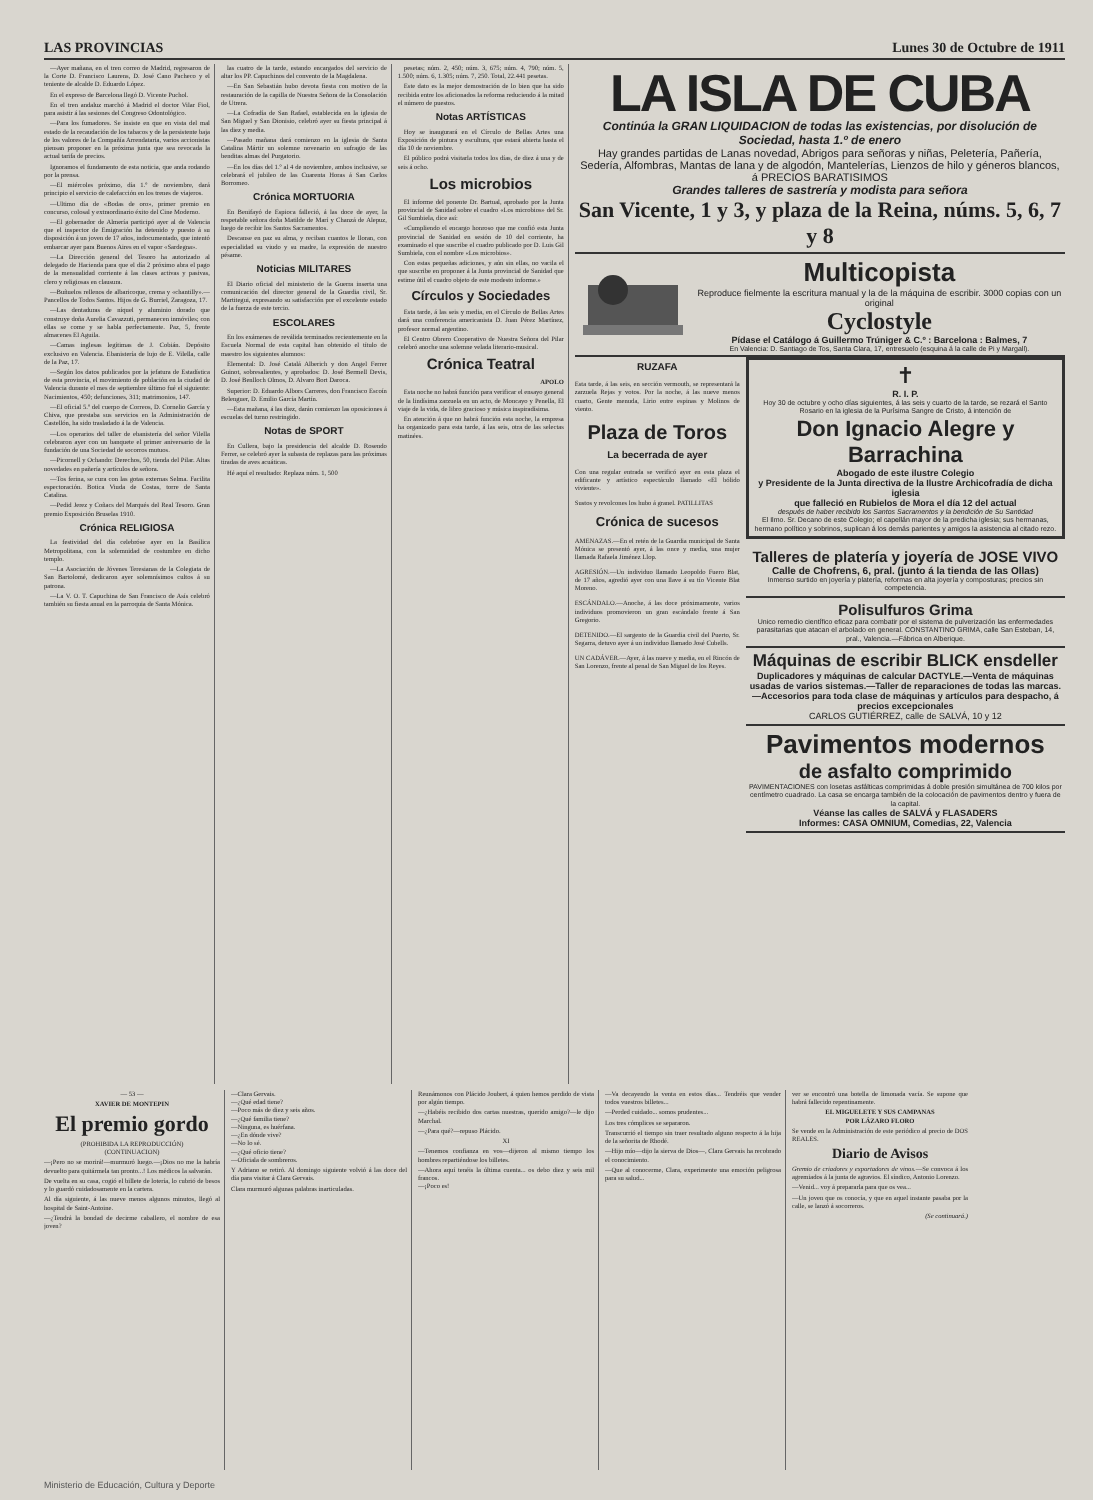LAS PROVINCIAS Lunes 30 de Octubre de 1911
—Ayer mañana, en el tren correo de Madrid, regresaron de la Corte D. Francisco Laurens, D. José Cano Pacheco y el teniente de alcalde D. Eduardo López.
En el expreso de Barcelona llegó D. Vicente Puchol.
En el tren andaluz marchó á Madrid el doctor Vilar Fiol, para asistir á las sesiones del Congreso Odontológico.
—Para los fumadores. Se insiste en que en vista del mal estado de la recaudación de los tabacos y de la persistente baja de los valores de la Compañía Arrendataria, varios accionistas piensan proponer en la próxima junta que sea revocada la actual tarifa de precios.
Ignoramos el fundamento de esta noticia, que anda rodando por la prensa.
—El miércoles próximo, día 1.º de noviembre, dará principio el servicio de calefacción en los trenes de viajeros.
—Ultimo día de «Bodas de oro», primer premio en concurso, colosal y extraordinario éxito del Cine Moderno.
—El gobernador de Almería participó ayer al de Valencia que el inspector de Emigración ha detenido y puesto á su disposición á un joven de 17 años, indocumentado, que intentó embarcar ayer para Buenos Aires en el vapor «Sardegna».
—La Dirección general del Tesoro ha autorizado al delegado de Hacienda para que el día 2 próximo abra el pago de la mensualidad corriente á las clases activas y pasivas, clero y religiosas en clausura.
—Buñuelos rellenos de albaricoque, crema y «chantilly».—Pancellos de Todos Santos. Hijos de G. Burriel, Zaragoza, 17.
—Las dentaduras de níquel y aluminio dorado que construye doña Aurelia Cavazzuti, permanecen inmóviles; con ellas se come y se habla perfectamente. Paz, 5, frente almacenes El Aguila.
—Camas inglesas legítimas de J. Cobián. Depósito exclusivo en Valencia. Ebanistería de lujo de E. Vilella, calle de la Paz, 17.
—Según los datos publicados por la jefatura de Estadística de esta provincia, el movimiento de población en la ciudad de Valencia durante el mes de septiembre último fué el siguiente: Nacimientos, 450; defunciones, 311; matrimonios, 147.
—El oficial 5.º del cuerpo de Correos, D. Cornelio García y Chiva, que prestaba sus servicios en la Administración de Castellón, ha sido trasladado á la de Valencia.
—Los operarios del taller de ebanistería del señor Vilella celebraron ayer con un banquete el primer aniversario de la fundación de una Sociedad de socorros mutuos.
—Picornell y Ochando: Derechos, 50, tienda del Pilar. Altas novedades en pañería y artículos de señora.
—Tos ferina, se cura con las gotas externas Selma. Facilita espectoración. Botica Viuda de Costas, torre de Santa Catalina.
—Pedid Jerez y Coñacs del Marqués del Real Tesoro. Gran premio Exposición Bruselas 1910.
Crónica RELIGIOSA
La festividad del día celebróse ayer en la Basílica Metropolitana, con la solemnidad de costumbre en dicho templo.
—La Asociación de Jóvenes Teresianas de la Colegiata de San Bartolomé, dedicaron ayer solemnísimos cultos á su patrona.
—La V. O. T. Capuchina de San Francisco de Asís celebró también su fiesta anual en la parroquia de Santa Mónica.
las cuatro de la tarde, estando encargados del servicio de altar los PP. Capuchinos del convento de la Magdalena.
—En San Sebastián hubo devota fiesta con motivo de la restauración de la capilla de Nuestra Señora de la Consolación de Utrera.
—La Cofradía de San Rafael, establecida en la iglesia de San Miguel y San Dionisio, celebró ayer su fiesta principal á las diez y media.
—Pasado mañana dará comienzo en la iglesia de Santa Catalina Mártir un solemne novenario en sufragio de las benditas almas del Purgatorio.
—En los días del 1.º al 4 de noviembre, ambos inclusive, se celebrará el jubileo de las Cuarenta Horas á San Carlos Borromeo.
Crónica MORTUORIA
En Benifayó de Espioca falleció, á las doce de ayer, la respetable señora doña Matilde de Marí y Chanzá de Alepuz, luego de recibir los Santos Sacramentos.
Descanse en paz su alma, y reciban cuantos le lloran, con especialidad su viudo y su madre, la expresión de nuestro pésame.
Noticias MILITARES
El Diario oficial del ministerio de la Guerra inserta una comunicación del director general de la Guardia civil, Sr. Martitegui, expresando su satisfacción por el excelente estado de la fuerza de este tercio.
ESCOLARES
En los exámenes de reválida terminados recientemente en la Escuela Normal de esta capital han obtenido el título de maestro los siguientes alumnos:
Elemental: D. José Catalá Alberich y don Angel Ferrer Guinot, sobresalientes, y aprobados: D. José Bermell Devis, D. José Benlloch Olmos, D. Alvaro Bort Daroca.
Superior: D. Eduardo Albors Carreres, don Francisco Escoín Belenguer, D. Emilio García Martín.
—Esta mañana, á las diez, darán comienzo las oposiciones á escuelas del turno restringido.
Notas de SPORT
En Cullera, bajo la presidencia del alcalde D. Rosendo Ferrer, se celebró ayer la subasta de replazas para las próximas tiradas de aves acuáticas.
Hé aquí el resultado: Replaza núm. 1, 500
pesetas; núm. 2, 450; núm. 3, 675; núm. 4, 790; núm. 5, 1.500; núm. 6, 1.305; núm. 7, 250. Total, 22.441 pesetas.
Este dato es la mejor demostración de lo bien que ha sido recibida entre los aficionados la reforma reduciendo á la mitad el número de puestos.
Notas ARTÍSTICAS
Hoy se inaugurará en el Círculo de Bellas Artes una Exposición de pintura y escultura, que estará abierta hasta el día 10 de noviembre.
El público podrá visitarla todos los días, de diez á una y de seis á ocho.
Los microbios
El informe del ponente Dr. Bartual, aprobado por la Junta provincial de Sanidad sobre el cuadro «Los microbios» del Sr. Gil Sumbiela, dice así:
«Cumpliendo el encargo honroso que me confió esta Junta provincial de Sanidad en sesión de 10 del corriente, ha examinado el que suscribe el cuadro publicado por D. Luis Gil Sumbiela, con el nombre «Los microbios».
Con estas pequeñas adiciones, y aún sin ellas, no vacila el que suscribe en proponer á la Junta provincial de Sanidad que estime útil el cuadro objeto de este modesto informe.»
Círculos y Sociedades
Esta tarde, á las seis y media, en el Círculo de Bellas Artes dará una conferencia americanista D. Juan Pérez Martínez, profesor normal argentino.
El Centro Obrero Cooperativo de Nuestra Señora del Pilar celebró anoche una solemne velada literario-musical.
Crónica Teatral
APOLO
Esta noche no habrá función para verificar el ensayo general de la lindísima zarzuela en un acto, de Moncayo y Penella, El viaje de la vida, de libro gracioso y música inspiradísima.
En atención á que no habrá función esta noche, la empresa ha organizado para esta tarde, á las seis, otra de las selectas matinées.
LA ISLA DE CUBA
Continúa la GRAN LIQUIDACION de todas las existencias, por disolución de Sociedad, hasta 1.º de enero
Hay grandes partidas de Lanas novedad, Abrigos para señoras y niñas, Peletería, Pañería, Sedería, Alfombras, Mantas de lana y de algodón, Mantelerías, Lienzos de hilo y géneros blancos, á PRECIOS BARATISIMOS
Grandes talleres de sastrería y modista para señora
San Vicente, 1 y 3, y plaza de la Reina, núms. 5, 6, 7 y 8
Multicopista
Reproduce fielmente la escritura manual y la de la máquina de escribir. 3000 copias con un original
Cyclostyle
Pídase el Catálogo á Guillermo Trúniger & C.º : Barcelona : Balmes, 7
En Valencia: D. Santiago de Tos, Santa Clara, 17, entresuelo (esquina á la calle de Pi y Margall).
RUZAFA
Esta tarde, á las seis, en sección vermouth, se representará la zarzuela Rejas y votos. Por la noche, á las nueve menos cuarto, Gente menuda, Lirio entre espinas y Molinos de viento.
Plaza de Toros
La becerrada de ayer
Con una regular entrada se verificó ayer en esta plaza el edificante y artístico espectáculo llamado «El bólido viviente».
Sustos y revolcones los hubo á granel. PATILLITAS
Crónica de sucesos
AMENAZAS.—En el retén de la Guardia municipal de Santa Mónica se presentó ayer, á las once y media, una mujer llamada Rafaela Jiménez Llop.
AGRESIÓN.—Un individuo llamado Leopoldo Fuero Blat, de 17 años, agredió ayer con una llave á su tío Vicente Blat Moreno.
ESCÁNDALO.—Anoche, á las doce próximamente, varios individuos promovieron un gran escándalo frente á San Gregorio.
DETENIDO.—El sargento de la Guardia civil del Puerto, Sr. Segarra, detuvo ayer á un individuo llamado José Cubells.
UN CADÁVER.—Ayer, á las nueve y media, en el Rincón de San Lorenzo, frente al penal de San Miguel de los Reyes.
✝
R. I. P.
Hoy 30 de octubre y ocho días siguientes, á las seis y cuarto de la tarde, se rezará el Santo Rosario en la iglesia de la Purísima Sangre de Cristo, á intención de
Don Ignacio Alegre y Barrachina
Abogado de este ilustre Colegio
y Presidente de la Junta directiva de la Ilustre Archicofradía de dicha iglesia
que falleció en Rubielos de Mora el día 12 del actual
después de haber recibido los Santos Sacramentos y la bendición de Su Santidad
El Ilmo. Sr. Decano de este Colegio; el capellán mayor de la predicha iglesia; sus hermanas, hermano político y sobrinos, suplican á los demás parientes y amigos la asistencia al citado rezo.
Talleres de platería y joyería de JOSE VIVO
Calle de Chofrens, 6, pral. (junto á la tienda de las Ollas)
Inmenso surtido en joyería y platería, reformas en alta joyería y composturas; precios sin competencia.
Polisulfuros Grima
Unico remedio científico eficaz para combatir por el sistema de pulverización las enfermedades parasitarias que atacan el arbolado en general. CONSTANTINO GRIMA, calle San Esteban, 14, pral., Valencia.—Fábrica en Alberique.
Máquinas de escribir BLICK ensdeller
Duplicadores y máquinas de calcular DACTYLE.—Venta de máquinas usadas de varios sistemas.—Taller de reparaciones de todas las marcas.—Accesorios para toda clase de máquinas y artículos para despacho, á precios excepcionales
CARLOS GUTIÉRREZ, calle de SALVÁ, 10 y 12
Pavimentos modernos
de asfalto comprimido
PAVIMENTACIONES con losetas asfálticas comprimidas á doble presión simultánea de 700 kilos por centímetro cuadrado. La casa se encarga también de la colocación de pavimentos dentro y fuera de la capital.
Véanse las calles de SALVÁ y FLASADERS
Informes: CASA OMNIUM, Comedias, 22, Valencia
— 53 —
XAVIER DE MONTEPIN
El premio gordo
(PROHIBIDA LA REPRODUCCIÓN)
(CONTINUACION)
—¡Pero no se morirá!—murmuró luego.—¡Dios no me la habría devuelto para quitármela tan pronto...! Los médicos la salvarán.
De vuelta en su casa, cogió el billete de lotería, lo cubrió de besos y lo guardó cuidadosamente en la cartera.
Al día siguiente, á las nueve menos algunos minutos, llegó al hospital de Saint-Antoine.
—¿Tendrá la bondad de decirme caballero, el nombre de esa joven?
—Clara Gervais.
—¿Qué edad tiene?
—Poco más de diez y seis años.
—¿Qué familia tiene?
—Ninguna, es huérfana.
—¿En dónde vive?
—No lo sé.
—¿Qué oficio tiene?
—Oficiala de sombreros.
Y Adriano se retiró. Al domingo siguiente volvió á las doce del día para visitar á Clara Gervais.
Clara murmuró algunas palabras inarticuladas.
Reunámonos con Plácido Joubert, á quien hemos perdido de vista por algún tiempo.
—¿Habéis recibido dos cartas nuestras, querido amigo?—le dijo Marchal.
—¿Para qué?—repuso Plácido.
XI
—Tenemos confianza en vos—dijeron al mismo tiempo los hombres repartiéndose los billetes.
—Ahora aquí tenéis la última cuenta... os debo diez y seis mil francos.
—¡Poco es!
—Va decayendo la venta en estos días... Tendréis que vender todos vuestros billetes...
—Perded cuidado... somos prudentes...
Los tres cómplices se separaron.
Transcurrió el tiempo sin traer resultado alguno respecto á la hija de la señorita de Rhodé.
—Hijo mío—dijo la sierva de Dios—, Clara Gervais ha recobrado el conocimiento.
—Que al conocerme, Clara, experimente una emoción peligrosa para su salud...
ver se encontró una botella de limonada vacía. Se supone que habrá fallecido repentinamente.
EL MIGUELETE Y SUS CAMPANAS
POR LÁZARO FLORO
Se vende en la Administración de este periódico al precio de DOS REALES.
Diario de Avisos
Gremio de criadores y exportadores de vinos.—Se convoca á los agremiados á la junta de agravios. El síndico, Antonio Lorenzo.
—Venid... voy á prepararla para que os vea...
—Un joven que os conocía, y que en aquel instante pasaba por la calle, se lanzó á socorreros.
(Se continuará.)
Ministerio de Educación, Cultura y Deporte